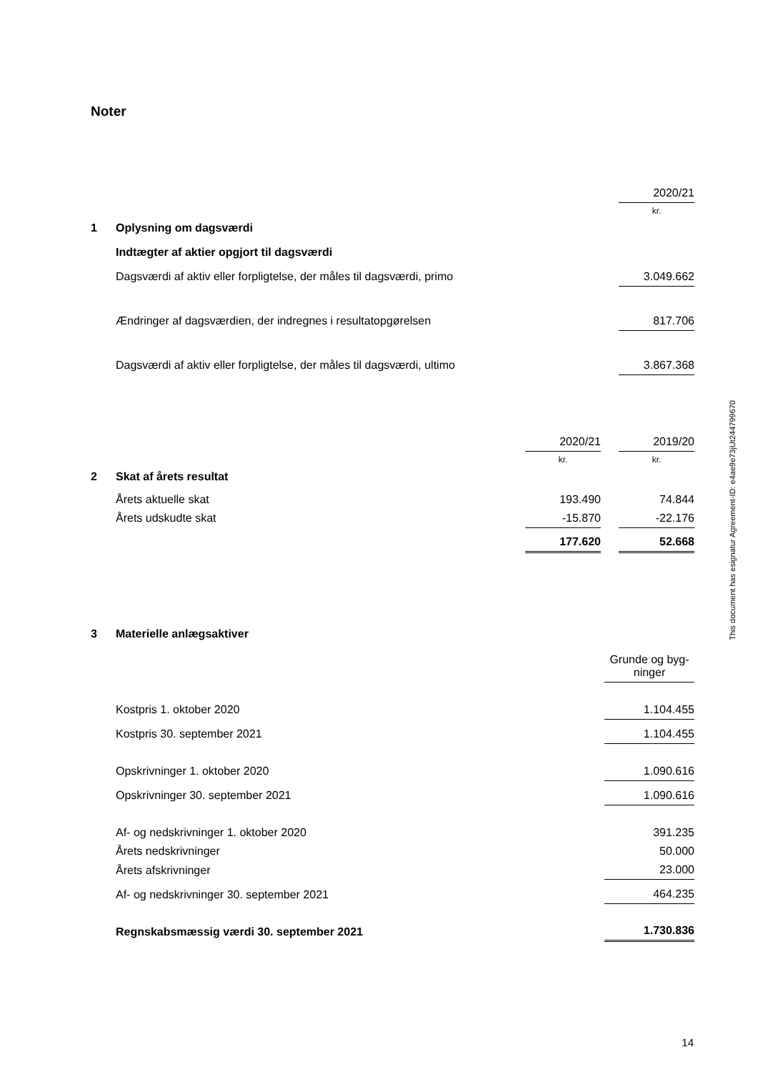Noter
| | | 2020/21 |
| | | kr. |
| 1 | Oplysning om dagsværdi | |
| | Indtægter af aktier opgjort til dagsværdi | |
| | Dagsværdi af aktiv eller forpligtelse, der måles til dagsværdi, primo | 3.049.662 |
| | Ændringer af dagsværdien, der indregnes i resultatopgørelsen | 817.706 |
| | Dagsværdi af aktiv eller forpligtelse, der måles til dagsværdi, ultimo | 3.867.368 |
| | | 2020/21 | | 2019/20 |
| | | kr. | | kr. |
| 2 | Skat af årets resultat | | | |
| | Årets aktuelle skat | 193.490 | | 74.844 |
| | Årets udskudte skat | -15.870 | | -22.176 |
| | | 177.620 | | 52.668 |
| 3 | Materielle anlægsaktiver | |
| | | Grunde og byg- ninger |
| | Kostpris 1. oktober 2020 | 1.104.455 |
| | Kostpris 30. september 2021 | 1.104.455 |
| | Opskrivninger 1. oktober 2020 | 1.090.616 |
| | Opskrivninger 30. september 2021 | 1.090.616 |
| | Af- og nedskrivninger 1. oktober 2020 | 391.235 |
| | Årets nedskrivninger | 50.000 |
| | Årets afskrivninger | 23.000 |
| | Af- og nedskrivninger 30. september 2021 | 464.235 |
| | Regnskabsmæssig værdi 30. september 2021 | 1.730.836 |
This document has esignatur Agreement-ID: e4ae9e73jUt244799670
14